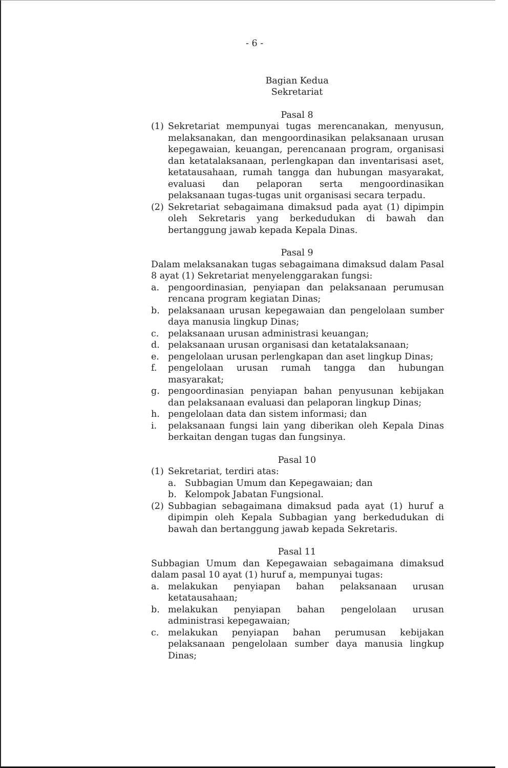- 6 -
Bagian Kedua
Sekretariat
Pasal 8
(1) Sekretariat mempunyai tugas merencanakan, menyusun, melaksanakan, dan mengoordinasikan pelaksanaan urusan kepegawaian, keuangan, perencanaan program, organisasi dan ketatalaksanaan, perlengkapan dan inventarisasi aset, ketatausahaan, rumah tangga dan hubungan masyarakat, evaluasi dan pelaporan serta mengoordinasikan pelaksanaan tugas-tugas unit organisasi secara terpadu.
(2) Sekretariat sebagaimana dimaksud pada ayat (1) dipimpin oleh Sekretaris yang berkedudukan di bawah dan bertanggung jawab kepada Kepala Dinas.
Pasal 9
Dalam melaksanakan tugas sebagaimana dimaksud dalam Pasal 8 ayat (1) Sekretariat menyelenggarakan fungsi:
a. pengoordinasian, penyiapan dan pelaksanaan perumusan rencana program kegiatan Dinas;
b. pelaksanaan urusan kepegawaian dan pengelolaan sumber daya manusia lingkup Dinas;
c. pelaksanaan urusan administrasi keuangan;
d. pelaksanaan urusan organisasi dan ketatalaksanaan;
e. pengelolaan urusan perlengkapan dan aset lingkup Dinas;
f. pengelolaan urusan rumah tangga dan hubungan masyarakat;
g. pengoordinasian penyiapan bahan penyusunan kebijakan dan pelaksanaan evaluasi dan pelaporan lingkup Dinas;
h. pengelolaan data dan sistem informasi; dan
i. pelaksanaan fungsi lain yang diberikan oleh Kepala Dinas berkaitan dengan tugas dan fungsinya.
Pasal 10
(1) Sekretariat, terdiri atas:
a. Subbagian Umum dan Kepegawaian; dan
b. Kelompok Jabatan Fungsional.
(2) Subbagian sebagaimana dimaksud pada ayat (1) huruf a dipimpin oleh Kepala Subbagian yang berkedudukan di bawah dan bertanggung jawab kepada Sekretaris.
Pasal 11
Subbagian Umum dan Kepegawaian sebagaimana dimaksud dalam pasal 10 ayat (1) huruf a, mempunyai tugas:
a. melakukan penyiapan bahan pelaksanaan urusan ketatausahaan;
b. melakukan penyiapan bahan pengelolaan urusan administrasi kepegawaian;
c. melakukan penyiapan bahan perumusan kebijakan pelaksanaan pengelolaan sumber daya manusia lingkup Dinas;